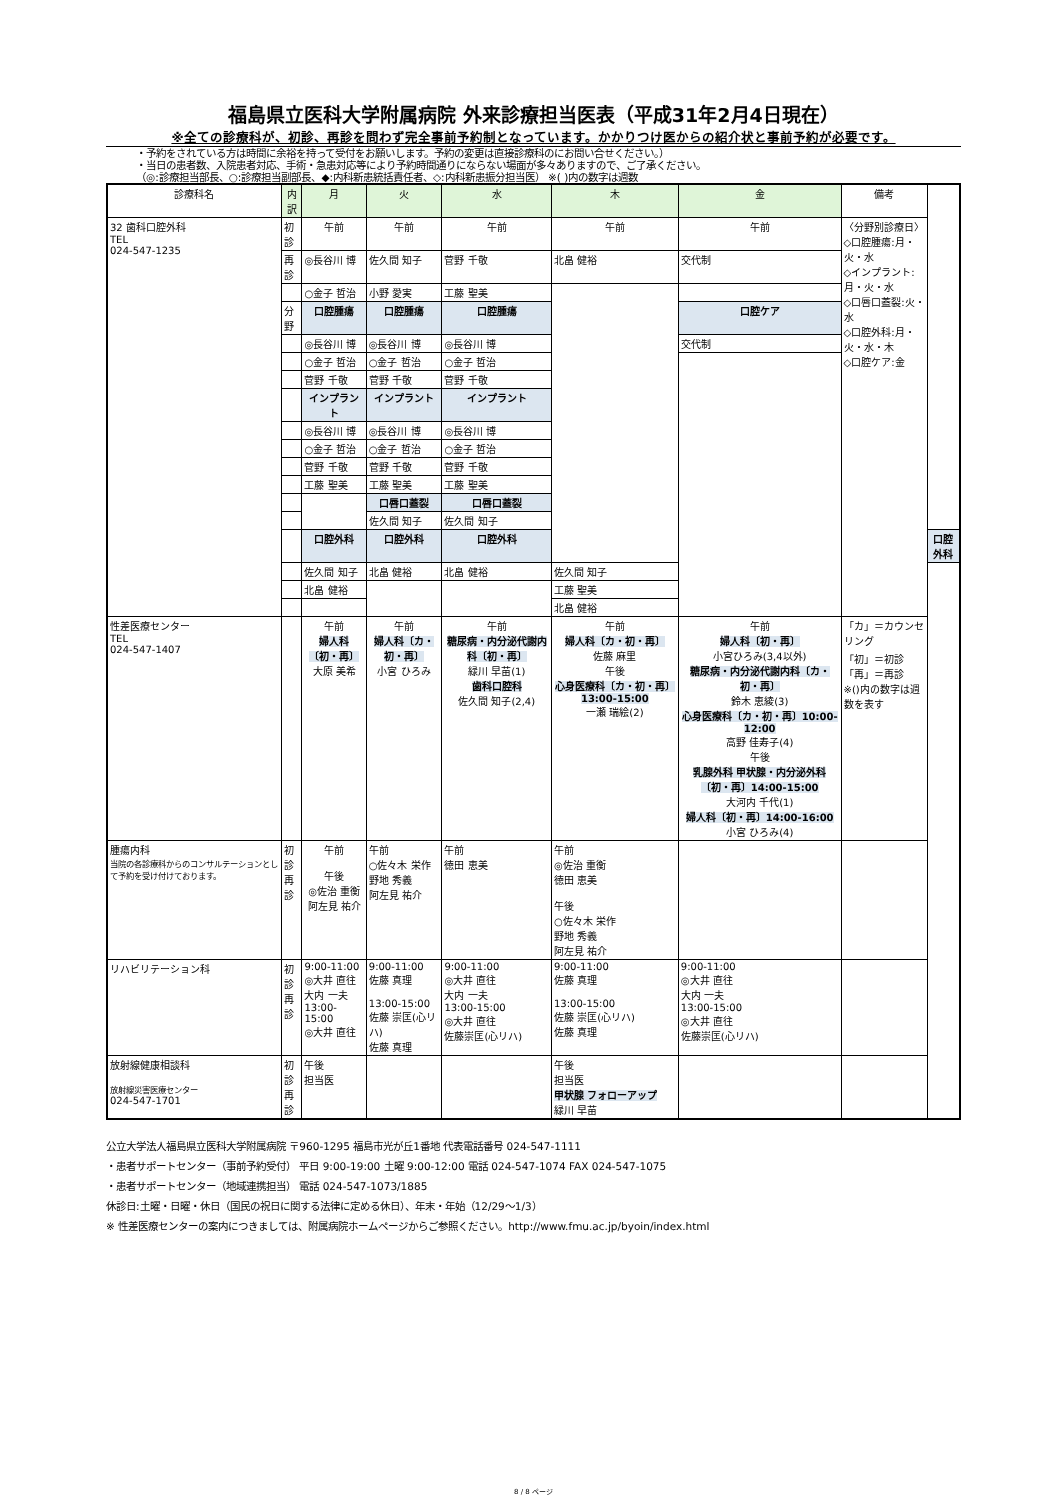福島県立医科大学附属病院 外来診療担当医表（平成31年2月4日現在）
※全ての診療科が、初診、再診を問わず完全事前予約制となっています。かかりつけ医からの紹介状と事前予約が必要です。
・予約をされている方は時間に余裕を持って受付をお願いします。予約の変更は直接診療科のにお問い合せください。）
・当日の患者数、入院患者対応、手術・急患対応等により予約時間通りにならない場面が多々ありますので、ご了承ください。
（◎:診療担当部長、○:診療担当副部長、◆:内科新患統括責任者、◇:内科新患振分担当医） ※( )内の数字は週数
| 診療科名 | 内訳 | 月 | 火 | 水 | 木 | 金 | 備考 | |
| --- | --- | --- | --- | --- | --- | --- | --- | --- |
| 32 歯科口腔外科 TEL 024-547-1235 | 初診 | 午前 | 午前 | 午前 | 午前 | 午前 | 〈分野別診療日〉 ◇口腔腫瘍:月・火・水 ◇インプラント:月・火・水 ◇口唇口蓋裂:火・水 ◇口腔外科:月・火・水・木 ◇口腔ケア:金 | |
| | 再診 | ◎長谷川 博 | 佐久間 知子 | 菅野 千敬 | 北畠 健裕 | 交代制 | | |
| | | ○金子 哲治 | 小野 愛実 | 工藤 聖美 | | | | |
| | 分野 | 口腔腫瘍 | 口腔腫瘍 | 口腔腫瘍 | | 口腔ケア | | |
| | | ◎長谷川 博 | ◎長谷川 博 | ◎長谷川 博 | | 交代制 | | |
| | | ○金子 哲治 | ○金子 哲治 | ○金子 哲治 | | | | |
| | | 菅野 千敬 | 菅野 千敬 | 菅野 千敬 | | | | |
| | | インプラント | インプラント | インプラント | | | | |
| | | ◎長谷川 博 | ◎長谷川 博 | ◎長谷川 博 | | | | |
| | | ○金子 哲治 | ○金子 哲治 | ○金子 哲治 | | | | |
| | | 菅野 千敬 | 菅野 千敬 | 菅野 千敬 | | | | |
| | | 工藤 聖美 | 工藤 聖美 | 工藤 聖美 | | | | |
| | | | 口唇口蓋裂 | 口唇口蓋裂 | | | | |
| | | | 佐久間 知子 | 佐久間 知子 | | | | |
| | | 口腔外科 | 口腔外科 | 口腔外科 | | | | 口腔外科 |
| | | 佐久間 知子 | 北畠 健裕 | 北畠 健裕 | 佐久間 知子 | | | |
| | | 北畠 健裕 | | | 工藤 聖美 | | | |
| | | | | | 北畠 健裕 | | | |
| 性差医療センター TEL 024-547-1407 | | 午前 婦人科〔初・再〕 大原 美希 | 午前 婦人科〔カ・初・再〕 小宮 ひろみ | 午前 糖尿病・内分泌代謝内科〔初・再〕 緑川 早苗(1) 歯科口腔科 佐久間 知子(2,4) | 午前 婦人科〔カ・初・再〕 佐藤 麻里 午後 心身医療科〔カ・初・再〕13:00-15:00 一瀬 瑞絵(2) | 午前 婦人科〔初・再〕 小宮ひろみ(3,4以外) 糖尿病・内分泌代謝内科〔カ・初・再〕 鈴木 恵綾(3) 心身医療科〔カ・初・再〕10:00-12:00 高野 佳寿子(4) 午後 乳腺外科 甲状腺・内分泌外科〔初・再〕14:00-15:00 大河内 千代(1) 婦人科〔初・再〕14:00-16:00 小宮 ひろみ(4) | 「カ」＝カウンセリング 「初」＝初診 「再」＝再診 ※()内の数字は週数を表す | |
| 腫瘍内科 当院の各診療科からのコンサルテーションとして予約を受け付けております。 | 初診 再診 | 午前 午後 ◎佐治 重衡 阿左見 祐介 | 午前 ○佐々木 栄作 野地 秀義 阿左見 祐介 | 午前 徳田 恵美 | 午前 ◎佐治 重衡 徳田 恵美 午後 ○佐々木 栄作 野地 秀義 阿左見 祐介 | | | |
| リハビリテーション科 | 初診 再診 | 9:00-11:00 ◎大井 直往 大内 一夫 13:00-15:00 ◎大井 直往 | 9:00-11:00 佐藤 真理 13:00-15:00 佐藤 崇匡(心リハ) 佐藤 真理 | 9:00-11:00 ◎大井 直往 大内 一夫 13:00-15:00 ◎大井 直往 佐藤崇匡(心リハ) | 9:00-11:00 佐藤 真理 13:00-15:00 佐藤 崇匡(心リハ) 佐藤 真理 | 9:00-11:00 ◎大井 直往 大内 一夫 13:00-15:00 ◎大井 直往 佐藤崇匡(心リハ) | | |
| 放射線健康相談科 放射線災害医療センター 024-547-1701 | 初診 再診 | 午後 担当医 | | | 午後 担当医 甲状腺 フォローアップ 緑川 早苗 | | | |
公立大学法人福島県立医科大学附属病院 〒960-1295 福島市光が丘1番地 代表電話番号 024-547-1111
・患者サポートセンター（事前予約受付） 平日 9:00-19:00 土曜 9:00-12:00 電話 024-547-1074 FAX 024-547-1075
・患者サポートセンター（地域連携担当） 電話 024-547-1073/1885
休診日:土曜・日曜・休日（国民の祝日に関する法律に定める休日）、年末・年始（12/29～1/3）
※ 性差医療センターの案内につきましては、附属病院ホームページからご参照ください。http://www.fmu.ac.jp/byoin/index.html
8 / 8 ページ